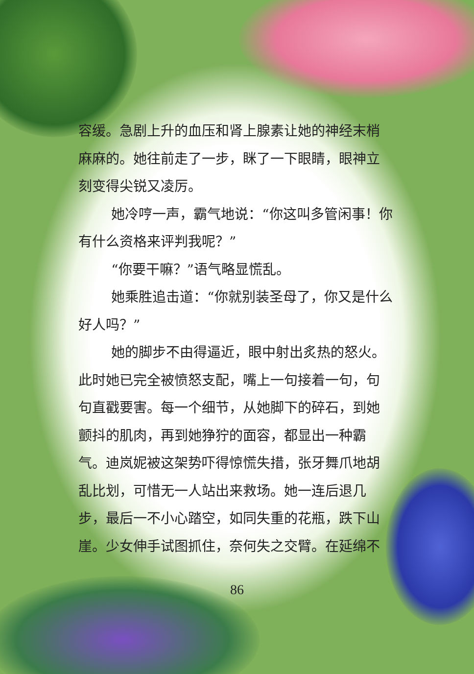容缓。急剧上升的血压和肾上腺素让她的神经末梢麻麻的。她往前走了一步，眯了一下眼睛，眼神立刻变得尖锐又凌厉。
她冷哼一声，霸气地说：“你这叫多管闲事！你有什么资格来评判我呢？”
“你要干嘛？”语气略显慌乱。
她乘胜追击道：“你就别装圣母了，你又是什么好人吗？”
她的脚步不由得逼近，眼中射出炙热的怒火。此时她已完全被愤怒支配，嘴上一句接着一句，句句直戳要害。每一个细节，从她脚下的碎石，到她颤抖的肌肉，再到她狰狞的面容，都显出一种霸气。迪岚妮被这架势吓得惊慌失措，张牙舞爪地胡乱比划，可惜无一人站出来救场。她一连后退几步，最后一不小心踏空，如同失重的花瓶，跌下山崖。少女伸手试图抓住，奈何失之交臂。在延绵不
86